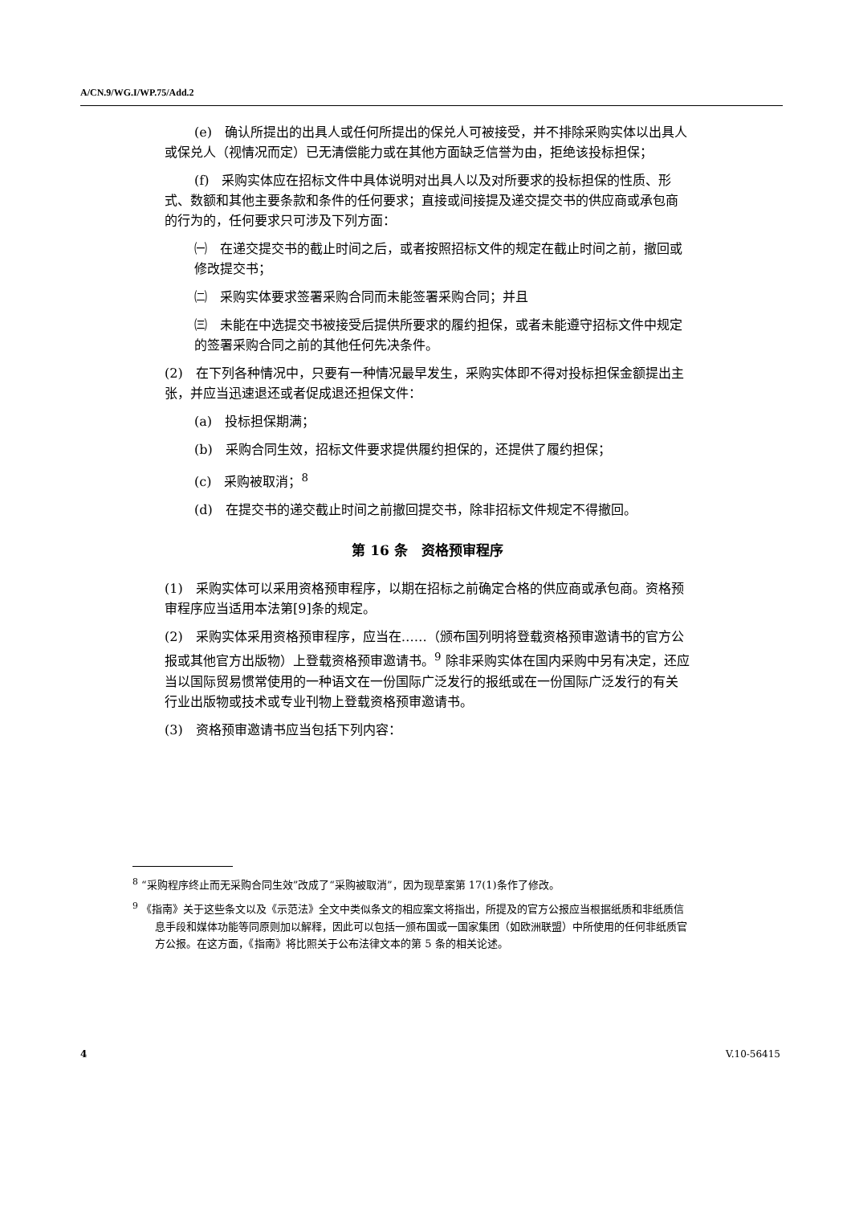A/CN.9/WG.I/WP.75/Add.2
(e)　确认所提出的出具人或任何所提出的保兑人可被接受，并不排除采购实体以出具人或保兑人（视情况而定）已无清偿能力或在其他方面缺乏信誉为由，拒绝该投标担保；
(f)　采购实体应在招标文件中具体说明对出具人以及对所要求的投标担保的性质、形式、数额和其他主要条款和条件的任何要求；直接或间接提及递交提交书的供应商或承包商的行为的，任何要求只可涉及下列方面：
㈠　在递交提交书的截止时间之后，或者按照招标文件的规定在截止时间之前，撤回或修改提交书；
㈡　采购实体要求签署采购合同而未能签署采购合同；并且
㈢　未能在中选提交书被接受后提供所要求的履约担保，或者未能遵守招标文件中规定的签署采购合同之前的其他任何先决条件。
(2)　在下列各种情况中，只要有一种情况最早发生，采购实体即不得对投标担保金额提出主张，并应当迅速退还或者促成退还担保文件：
(a)　投标担保期满；
(b)　采购合同生效，招标文件要求提供履约担保的，还提供了履约担保；
(c)　采购被取消；<sup>8</sup>
(d)　在提交书的递交截止时间之前撤回提交书，除非招标文件规定不得撤回。
第 16 条　资格预审程序
(1)　采购实体可以采用资格预审程序，以期在招标之前确定合格的供应商或承包商。资格预审程序应当适用本法第[9]条的规定。
(2)　采购实体采用资格预审程序，应当在……（颁布国列明将登载资格预审邀请书的官方公报或其他官方出版物）上登载资格预审邀请书。<sup>9</sup> 除非采购实体在国内采购中另有决定，还应当以国际贸易惯常使用的一种语文在一份国际广泛发行的报纸或在一份国际广泛发行的有关行业出版物或技术或专业刊物上登载资格预审邀请书。
(3)　资格预审邀请书应当包括下列内容：
<sup>8</sup> “采购程序终止而无采购合同生效”改成了“采购被取消”，因为现草案第 17(1)条作了修改。
<sup>9</sup> 《指南》关于这些条文以及《示范法》全文中类似条文的相应案文将指出，所提及的官方公报应当根据纸质和非纸质信息手段和媒体功能等同原则加以解释，因此可以包括一颁布国或一国家集团（如欧洲联盟）中所使用的任何非纸质官方公报。在这方面，《指南》将比照关于公布法律文本的第 5 条的相关论述。
4 V.10-56415